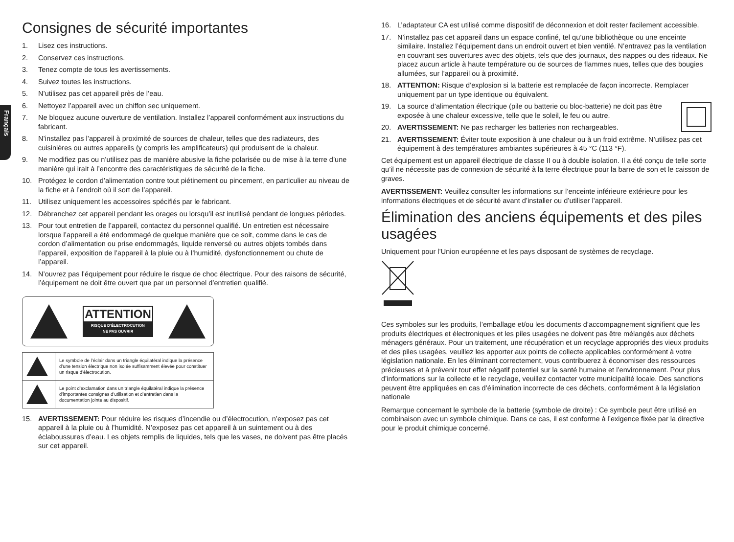Français
Consignes de sécurité importantes
1. Lisez ces instructions.
2. Conservez ces instructions.
3. Tenez compte de tous les avertissements.
4. Suivez toutes les instructions.
5. N’utilisez pas cet appareil près de l’eau.
6. Nettoyez l’appareil avec un chiffon sec uniquement.
7. Ne bloquez aucune ouverture de ventilation. Installez l’appareil conformément aux instructions du fabricant.
8. N’installez pas l’appareil à proximité de sources de chaleur, telles que des radiateurs, des cuisinières ou autres appareils (y compris les amplificateurs) qui produisent de la chaleur.
9. Ne modifiez pas ou n’utilisez pas de manière abusive la fiche polarisée ou de mise à la terre d’une manière qui irait à l’encontre des caractéristiques de sécurité de la fiche.
10. Protégez le cordon d’alimentation contre tout piétinement ou pincement, en particulier au niveau de la fiche et à l’endroit où il sort de l’appareil.
11. Utilisez uniquement les accessoires spécifiés par le fabricant.
12. Débranchez cet appareil pendant les orages ou lorsqu’il est inutilisé pendant de longues périodes.
13. Pour tout entretien de l’appareil, contactez du personnel qualifié. Un entretien est nécessaire lorsque l’appareil a été endommagé de quelque manière que ce soit, comme dans le cas de cordon d’alimentation ou prise endommagés, liquide renversé ou autres objets tombés dans l’appareil, exposition de l’appareil à la pluie ou à l’humidité, dysfonctionnement ou chute de l’appareil.
14. N’ouvrez pas l’équipement pour réduire le risque de choc électrique. Pour des raisons de sécurité, l’équipement ne doit être ouvert que par un personnel d’entretien qualifié.
ATTENTION
RISQUE D’ÉLECTROCUTION
NE PAS OUVRIR
| | Le symbole de l’éclair dans un triangle équilatéral indique la présence d’une tension électrique non isolée suffisamment élevée pour constituer un risque d’électrocution. |
| | Le point d’exclamation dans un triangle équilatéral indique la présence d’importantes consignes d’utilisation et d’entretien dans la documentation jointe au dispositif. |
15. AVERTISSEMENT: Pour réduire les risques d’incendie ou d’électrocution, n’exposez pas cet appareil à la pluie ou à l’humidité. N’exposez pas cet appareil à un suintement ou à des éclaboussures d’eau. Les objets remplis de liquides, tels que les vases, ne doivent pas être placés sur cet appareil.
16. L’adaptateur CA est utilisé comme dispositif de déconnexion et doit rester facilement accessible.
17. N’installez pas cet appareil dans un espace confiné, tel qu’une bibliothèque ou une enceinte similaire. Installez l’équipement dans un endroit ouvert et bien ventilé. N’entravez pas la ventilation en couvrant ses ouvertures avec des objets, tels que des journaux, des nappes ou des rideaux. Ne placez aucun article à haute température ou de sources de flammes nues, telles que des bougies allumées, sur l’appareil ou à proximité.
18. ATTENTION: Risque d’explosion si la batterie est remplacée de façon incorrecte. Remplacer uniquement par un type identique ou équivalent.
19. La source d’alimentation électrique (pile ou batterie ou bloc-batterie) ne doit pas être exposée à une chaleur excessive, telle que le soleil, le feu ou autre.
20. AVERTISSEMENT: Ne pas recharger les batteries non rechargeables.
21. AVERTISSEMENT: Éviter toute exposition à une chaleur ou à un froid extrême. N’utilisez pas cet équipement à des températures ambiantes supérieures à 45 °C (113 °F).
Cet équipement est un appareil électrique de classe II ou à double isolation. Il a été conçu de telle sorte qu’il ne nécessite pas de connexion de sécurité à la terre électrique pour la barre de son et le caisson de graves.
AVERTISSEMENT: Veuillez consulter les informations sur l’enceinte inférieure extérieure pour les informations électriques et de sécurité avant d’installer ou d’utiliser l’appareil.
Élimination des anciens équipements et des piles usagées
Uniquement pour l’Union européenne et les pays disposant de systèmes de recyclage.
Ces symboles sur les produits, l’emballage et/ou les documents d’accompagnement signifient que les produits électriques et électroniques et les piles usagées ne doivent pas être mélangés aux déchets ménagers généraux. Pour un traitement, une récupération et un recyclage appropriés des vieux produits et des piles usagées, veuillez les apporter aux points de collecte applicables conformément à votre législation nationale. En les éliminant correctement, vous contribuerez à économiser des ressources précieuses et à prévenir tout effet négatif potentiel sur la santé humaine et l’environnement. Pour plus d’informations sur la collecte et le recyclage, veuillez contacter votre municipalité locale. Des sanctions peuvent être appliquées en cas d’élimination incorrecte de ces déchets, conformément à la législation nationale
Remarque concernant le symbole de la batterie (symbole de droite) : Ce symbole peut être utilisé en combinaison avec un symbole chimique. Dans ce cas, il est conforme à l’exigence fixée par la directive pour le produit chimique concerné.